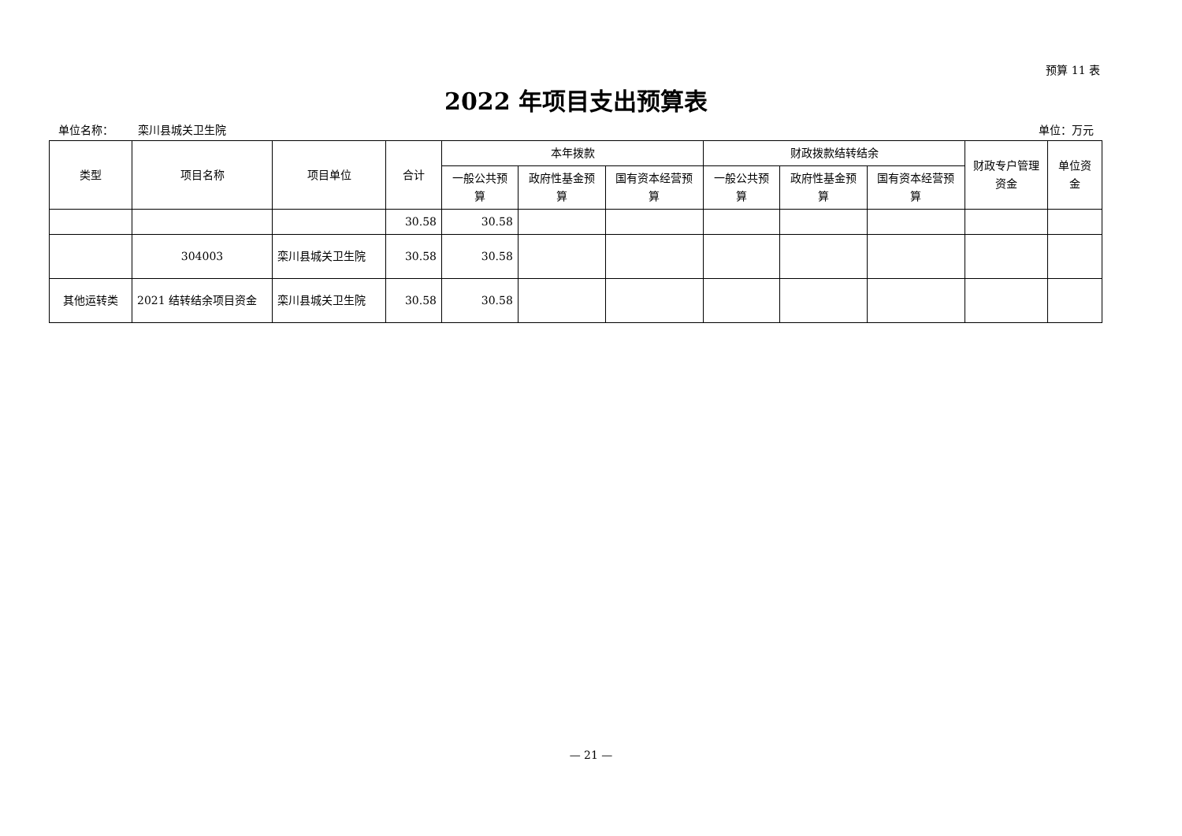预算 11 表
2022 年项目支出预算表
单位名称： 栾川县城关卫生院 单位：万元
| 类型 | 项目名称 | 项目单位 | 合计 | 本年拨款 | | | 财政拨款结转结余 | | | 财政专户管理资金 | 单位资金 |
| --- | --- | --- | --- | --- | --- | --- | --- | --- | --- | --- | --- |
| | | | | 一般公共预算 | 政府性基金预算 | 国有资本经营预算 | 一般公共预算 | 政府性基金预算 | 国有资本经营预算 | | |
| | | | 30.58 | 30.58 | | | | | | | |
| | 304003 | 栾川县城关卫生院 | 30.58 | 30.58 | | | | | | | |
| 其他运转类 | 2021 结转结余项目资金 | 栾川县城关卫生院 | 30.58 | 30.58 | | | | | | | |
— 21 —